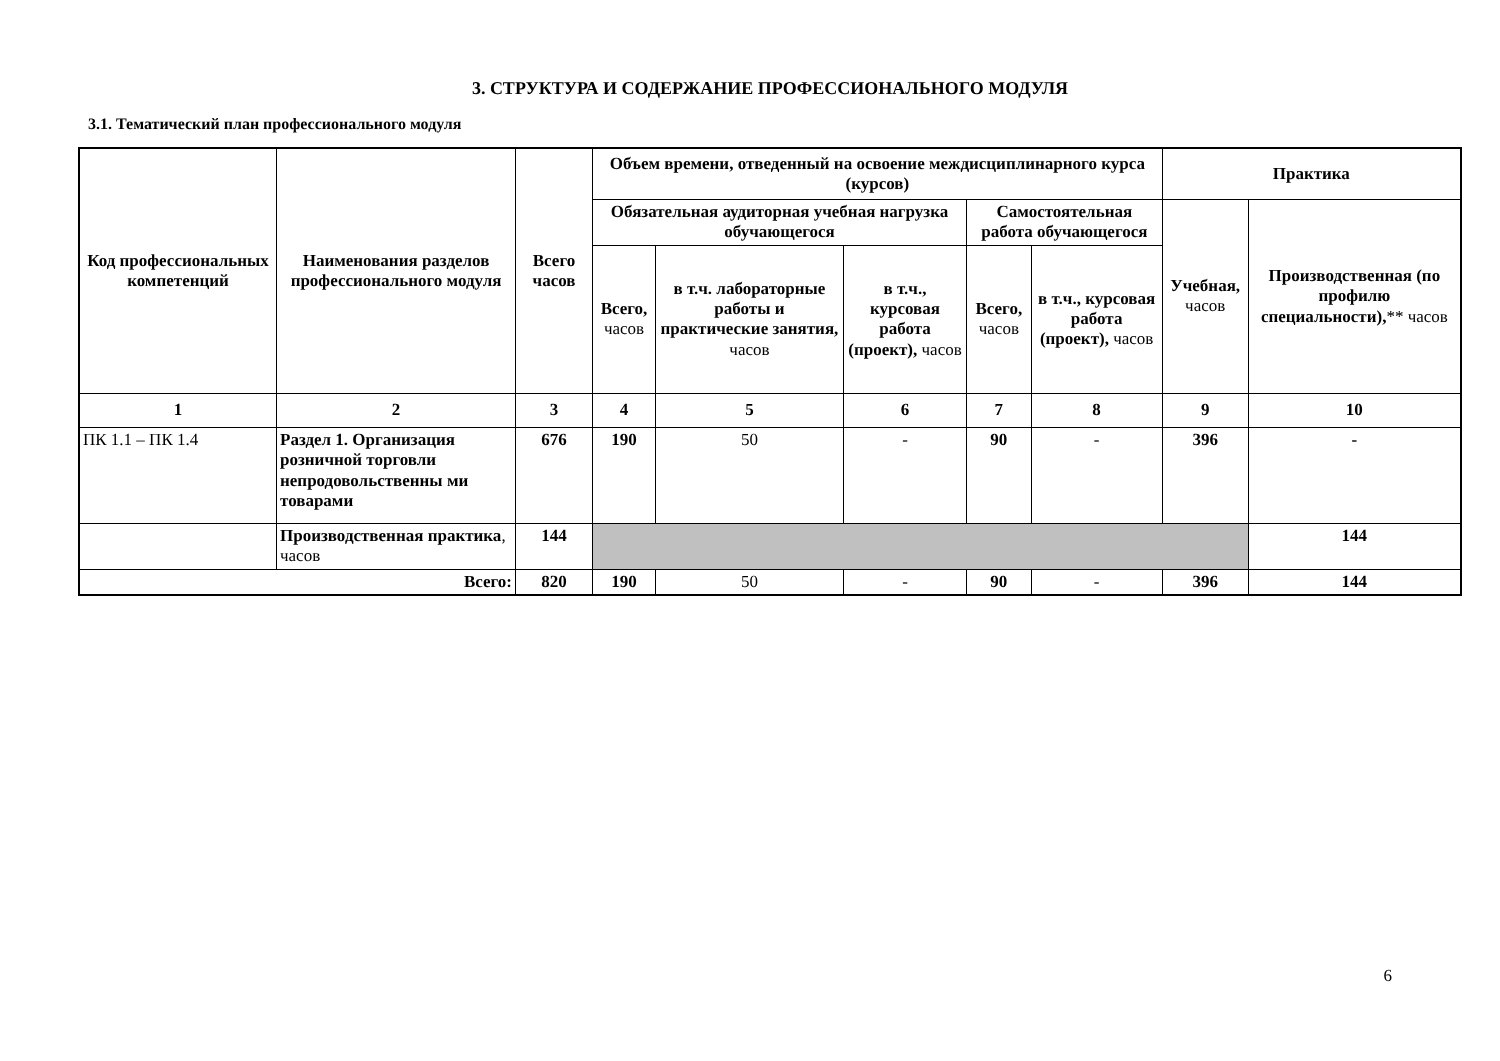3. СТРУКТУРА И СОДЕРЖАНИЕ ПРОФЕССИОНАЛЬНОГО МОДУЛЯ
3.1. Тематический план профессионального модуля
| Код профессиональных компетенций | Наименования разделов профессионального модуля | Всего часов | Объем времени, отведенный на освоение междисциплинарного курса (курсов) | | | | | Практика | |
| --- | --- | --- | --- | --- | --- | --- | --- | --- | --- |
| | | | Обязательная аудиторная учебная нагрузка обучающегося | | | Самостоятельная работа обучающегося | | Учебная, часов | Производственная (по профилю специальности), ** часов |
| | | | Всего, часов | в т.ч. лабораторные работы и практические занятия, часов | в т.ч., курсовая работа (проект), часов | Всего, часов | в т.ч., курсовая работа (проект), часов | | |
| 1 | 2 | 3 | 4 | 5 | 6 | 7 | 8 | 9 | 10 |
| ПК 1.1 – ПК 1.4 | Раздел 1. Организация розничной торговли непродовольственны ми товарами | 676 | 190 | 50 | - | 90 | - | 396 | - |
| | Производственная практика , часов | 144 | | | | | | | 144 |
| Всего: | | 820 | 190 | 50 | - | 90 | - | 396 | 144 |
6